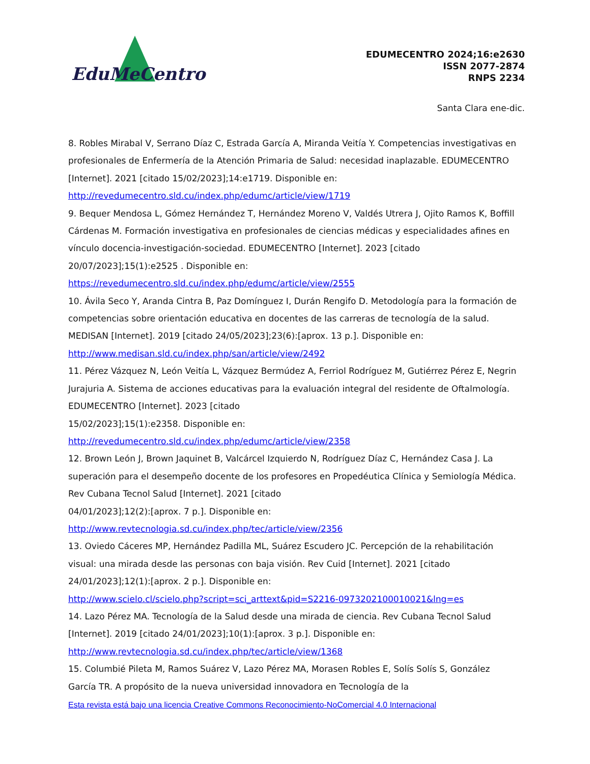EduMeCentro
EDUMECENTRO 2024;16:e2630
ISSN 2077-2874
RNPS 2234
Santa Clara ene-dic.
8. Robles Mirabal V, Serrano Díaz C, Estrada García A, Miranda Veitía Y. Competencias investigativas en profesionales de Enfermería de la Atención Primaria de Salud: necesidad inaplazable. EDUMECENTRO [Internet]. 2021 [citado 15/02/2023];14:e1719. Disponible en: http://revedumecentro.sld.cu/index.php/edumc/article/view/1719
9. Bequer Mendosa L, Gómez Hernández T, Hernández Moreno V, Valdés Utrera J, Ojito Ramos K, Boffill Cárdenas M. Formación investigativa en profesionales de ciencias médicas y especialidades afines en vínculo docencia-investigación-sociedad. EDUMECENTRO [Internet]. 2023 [citado 20/07/2023];15(1):e2525 . Disponible en: https://revedumecentro.sld.cu/index.php/edumc/article/view/2555
10. Ávila Seco Y, Aranda Cintra B, Paz Domínguez I, Durán Rengifo D. Metodología para la formación de competencias sobre orientación educativa en docentes de las carreras de tecnología de la salud. MEDISAN [Internet]. 2019 [citado 24/05/2023];23(6):[aprox. 13 p.]. Disponible en: http://www.medisan.sld.cu/index.php/san/article/view/2492
11. Pérez Vázquez N, León Veitía L, Vázquez Bermúdez A, Ferriol Rodríguez M, Gutiérrez Pérez E, Negrin Jurajuria A. Sistema de acciones educativas para la evaluación integral del residente de Oftalmología. EDUMECENTRO [Internet]. 2023 [citado
15/02/2023];15(1):e2358. Disponible en:
http://revedumecentro.sld.cu/index.php/edumc/article/view/2358
12. Brown León J, Brown Jaquinet B, Valcárcel Izquierdo N, Rodríguez Díaz C, Hernández Casa J. La superación para el desempeño docente de los profesores en Propedéutica Clínica y Semiología Médica. Rev Cubana Tecnol Salud [Internet]. 2021 [citado
04/01/2023];12(2):[aprox. 7 p.]. Disponible en:
http://www.revtecnologia.sd.cu/index.php/tec/article/view/2356
13. Oviedo Cáceres MP, Hernández Padilla ML, Suárez Escudero JC. Percepción de la rehabilitación visual: una mirada desde las personas con baja visión. Rev Cuid [Internet]. 2021 [citado 24/01/2023];12(1):[aprox. 2 p.]. Disponible en:
http://www.scielo.cl/scielo.php?script=sci_arttext&pid=S2216-0973202100010021&lng=es
14. Lazo Pérez MA. Tecnología de la Salud desde una mirada de ciencia. Rev Cubana Tecnol Salud [Internet]. 2019 [citado 24/01/2023];10(1):[aprox. 3 p.]. Disponible en:
http://www.revtecnologia.sd.cu/index.php/tec/article/view/1368
15. Columbié Pileta M, Ramos Suárez V, Lazo Pérez MA, Morasen Robles E, Solís Solís S, González García TR. A propósito de la nueva universidad innovadora en Tecnología de la
Esta revista está bajo una licencia Creative Commons Reconocimiento-NoComercial 4.0 Internacional